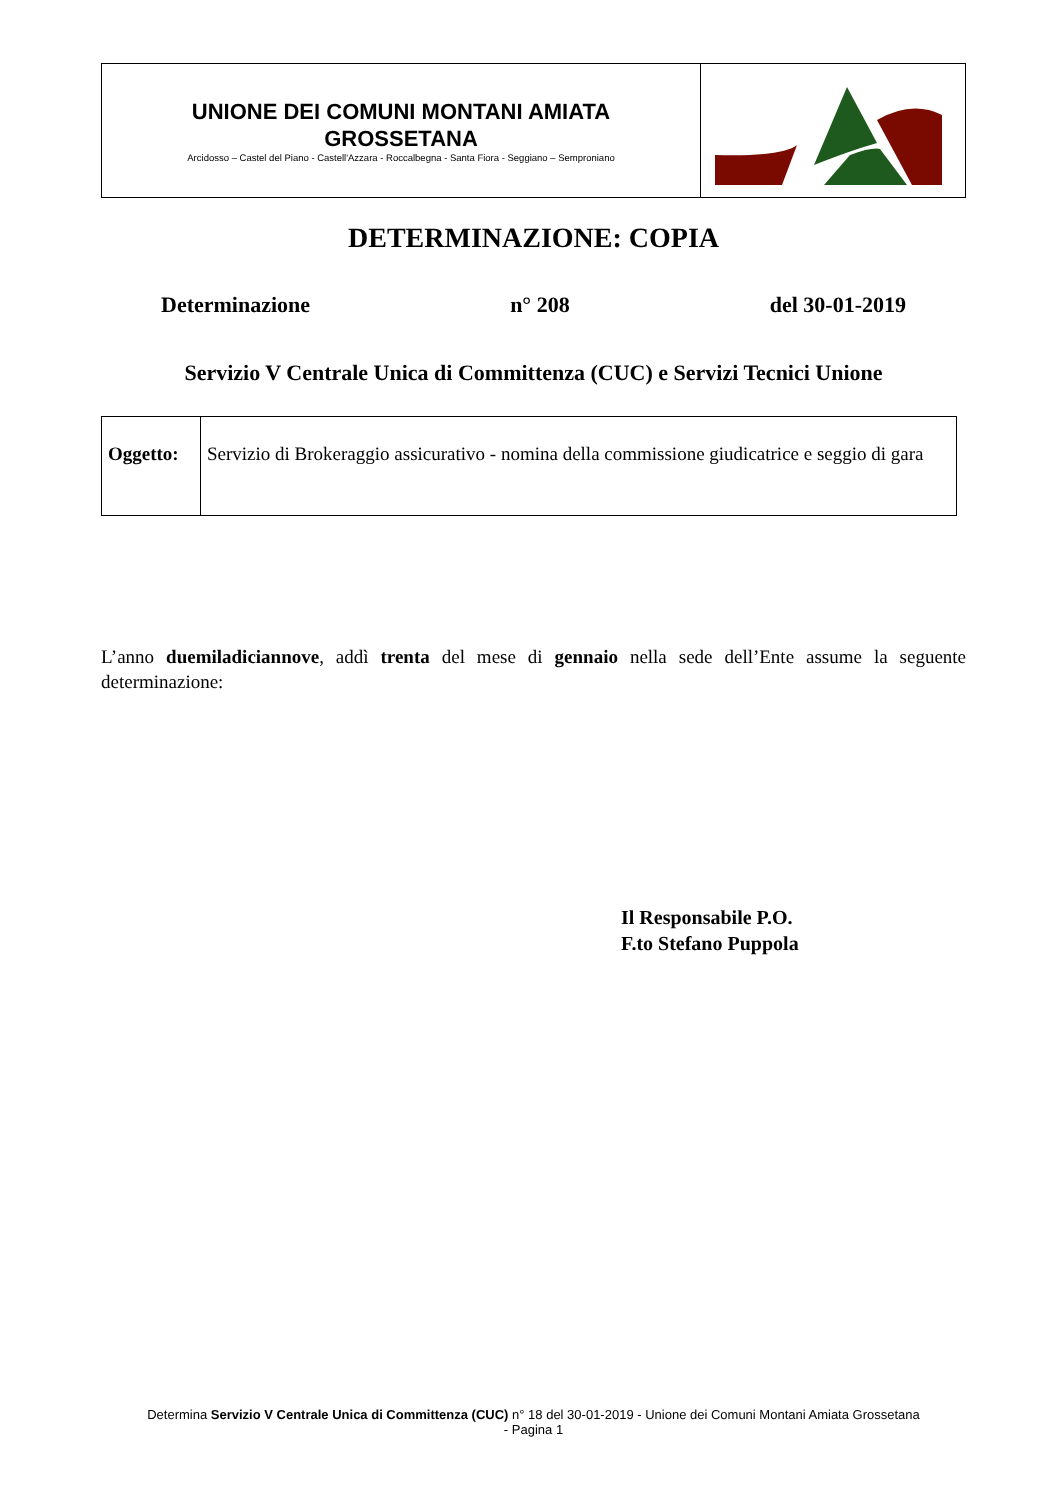| UNIONE DEI COMUNI MONTANI AMIATA GROSSETANA Arcidosso – Castel del Piano - Castell'Azzara - Roccalbegna - Santa Fiora - Seggiano – Semproniano | |
DETERMINAZIONE: COPIA
Determinazione n° 208 del 30-01-2019
Servizio V Centrale Unica di Committenza (CUC) e Servizi Tecnici Unione
| Oggetto: | Servizio di Brokeraggio assicurativo - nomina della commissione giudicatrice e seggio di gara |
L’anno duemiladiciannove, addì trenta del mese di gennaio nella sede dell’Ente assume la seguente determinazione:
Il Responsabile P.O.
F.to Stefano Puppola
Determina Servizio V Centrale Unica di Committenza (CUC) n° 18 del 30-01-2019 - Unione dei Comuni Montani Amiata Grossetana
- Pagina 1